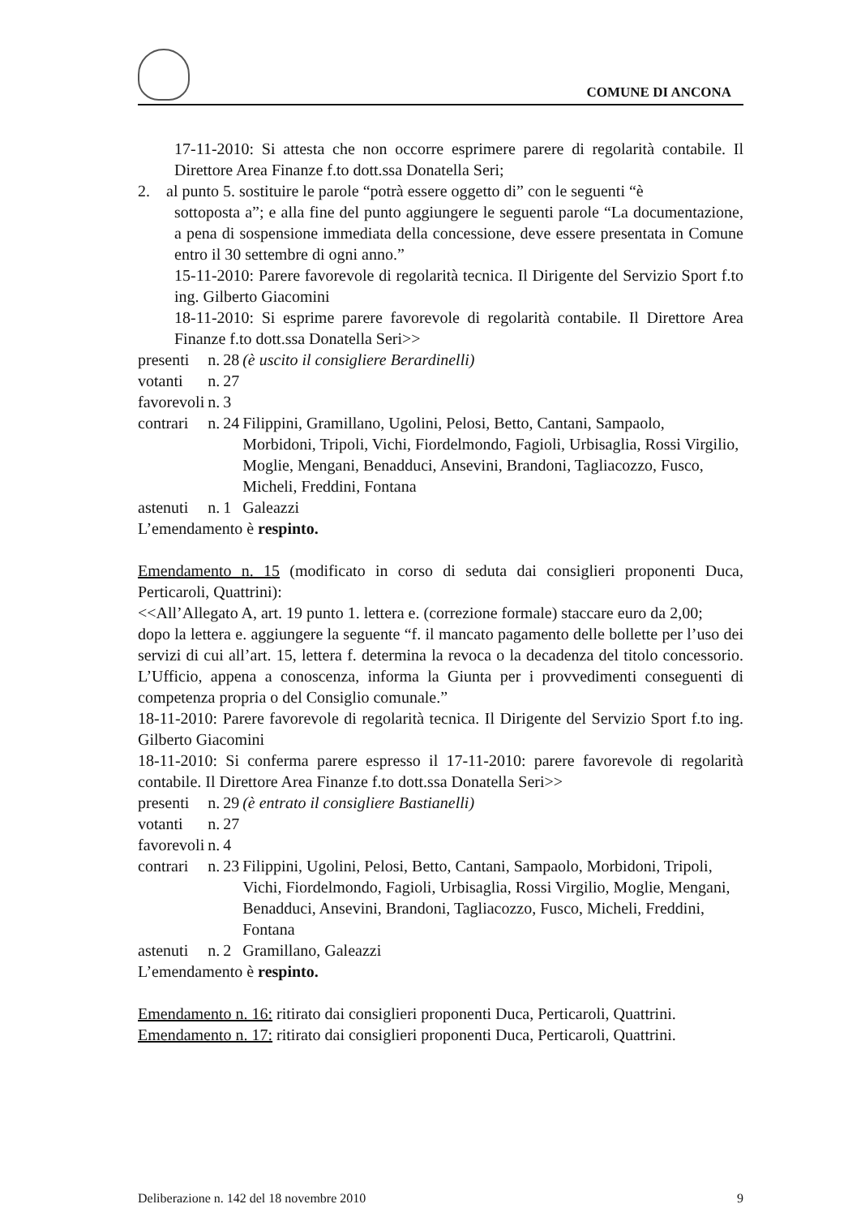COMUNE DI ANCONA
17-11-2010: Si attesta che non occorre esprimere parere di regolarità contabile. Il Direttore Area Finanze f.to dott.ssa Donatella Seri;
2. al punto 5. sostituire le parole “potrà essere oggetto di” con le seguenti “è
sottoposta a”; e alla fine del punto aggiungere le seguenti parole “La documentazione, a pena di sospensione immediata della concessione, deve essere presentata in Comune entro il 30 settembre di ogni anno.”
15-11-2010: Parere favorevole di regolarità tecnica. Il Dirigente del Servizio Sport f.to ing. Gilberto Giacomini
18-11-2010: Si esprime parere favorevole di regolarità contabile. Il Direttore Area Finanze f.to dott.ssa Donatella Seri>>
| presenti | n. | 28 | (è uscito il consigliere Berardinelli) |
| votanti | n. | 27 | |
| favorevoli | n. | 3 | |
| contrari | n. | 24 | Filippini, Gramillano, Ugolini, Pelosi, Betto, Cantani, Sampaolo, Morbidoni, Tripoli, Vichi, Fiordelmondo, Fagioli, Urbisaglia, Rossi Virgilio, Moglie, Mengani, Benadduci, Ansevini, Brandoni, Tagliacozzo, Fusco, Micheli, Freddini, Fontana |
| astenuti | n. | 1 | Galeazzi |
L’emendamento è respinto.
Emendamento n. 15 (modificato in corso di seduta dai consiglieri proponenti Duca, Perticaroli, Quattrini):
<<All’Allegato A, art. 19 punto 1. lettera e. (correzione formale) staccare euro da 2,00;
dopo la lettera e. aggiungere la seguente “f. il mancato pagamento delle bollette per l’uso dei servizi di cui all’art. 15, lettera f. determina la revoca o la decadenza del titolo concessorio. L’Ufficio, appena a conoscenza, informa la Giunta per i provvedimenti conseguenti di competenza propria o del Consiglio comunale.”
18-11-2010: Parere favorevole di regolarità tecnica. Il Dirigente del Servizio Sport f.to ing. Gilberto Giacomini
18-11-2010: Si conferma parere espresso il 17-11-2010: parere favorevole di regolarità contabile. Il Direttore Area Finanze f.to dott.ssa Donatella Seri>>
| presenti | n. | 29 | (è entrato il consigliere Bastianelli) |
| votanti | n. | 27 | |
| favorevoli | n. | 4 | |
| contrari | n. | 23 | Filippini, Ugolini, Pelosi, Betto, Cantani, Sampaolo, Morbidoni, Tripoli, Vichi, Fiordelmondo, Fagioli, Urbisaglia, Rossi Virgilio, Moglie, Mengani, Benadduci, Ansevini, Brandoni, Tagliacozzo, Fusco, Micheli, Freddini, Fontana |
| astenuti | n. | 2 | Gramillano, Galeazzi |
L’emendamento è respinto.
Emendamento n. 16: ritirato dai consiglieri proponenti Duca, Perticaroli, Quattrini.
Emendamento n. 17: ritirato dai consiglieri proponenti Duca, Perticaroli, Quattrini.
Deliberazione n. 142 del 18 novembre 2010 9